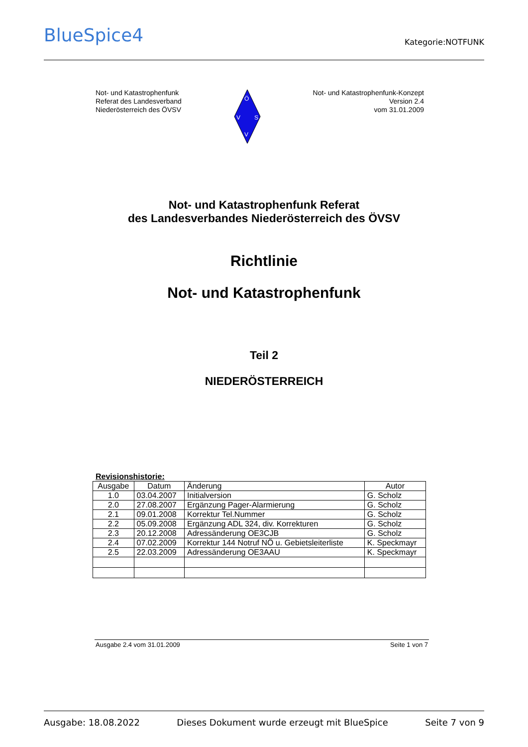BlueSpice4
Kategorie:NOTFUNK
Not- und Katastrophenfunk
Referat des Landesverband
Niederösterreich des ÖVSV
Ö
V
S
V
Not- und Katastrophenfunk-Konzept
Version 2.4
vom 31.01.2009
Not- und Katastrophenfunk Referat
des Landesverbandes Niederösterreich des ÖVSV
Richtlinie
Not- und Katastrophenfunk
Teil 2
NIEDERÖSTERREICH
Revisionshistorie:
| Ausgabe | Datum | Änderung | Autor |
| --- | --- | --- | --- |
| 1.0 | 03.04.2007 | Initialversion | G. Scholz |
| 2.0 | 27.08.2007 | Ergänzung Pager-Alarmierung | G. Scholz |
| 2.1 | 09.01.2008 | Korrektur Tel.Nummer | G. Scholz |
| 2.2 | 05.09.2008 | Ergänzung ADL 324, div. Korrekturen | G. Scholz |
| 2.3 | 20.12.2008 | Adressänderung OE3CJB | G. Scholz |
| 2.4 | 07.02.2009 | Korrektur 144 Notruf NÖ u. Gebietsleiterliste | K. Speckmayr |
| 2.5 | 22.03.2009 | Adressänderung OE3AAU | K. Speckmayr |
Ausgabe 2.4 vom 31.01.2009 Seite 1 von 7
Ausgabe: 18.08.2022 Dieses Dokument wurde erzeugt mit BlueSpice Seite 7 von 9